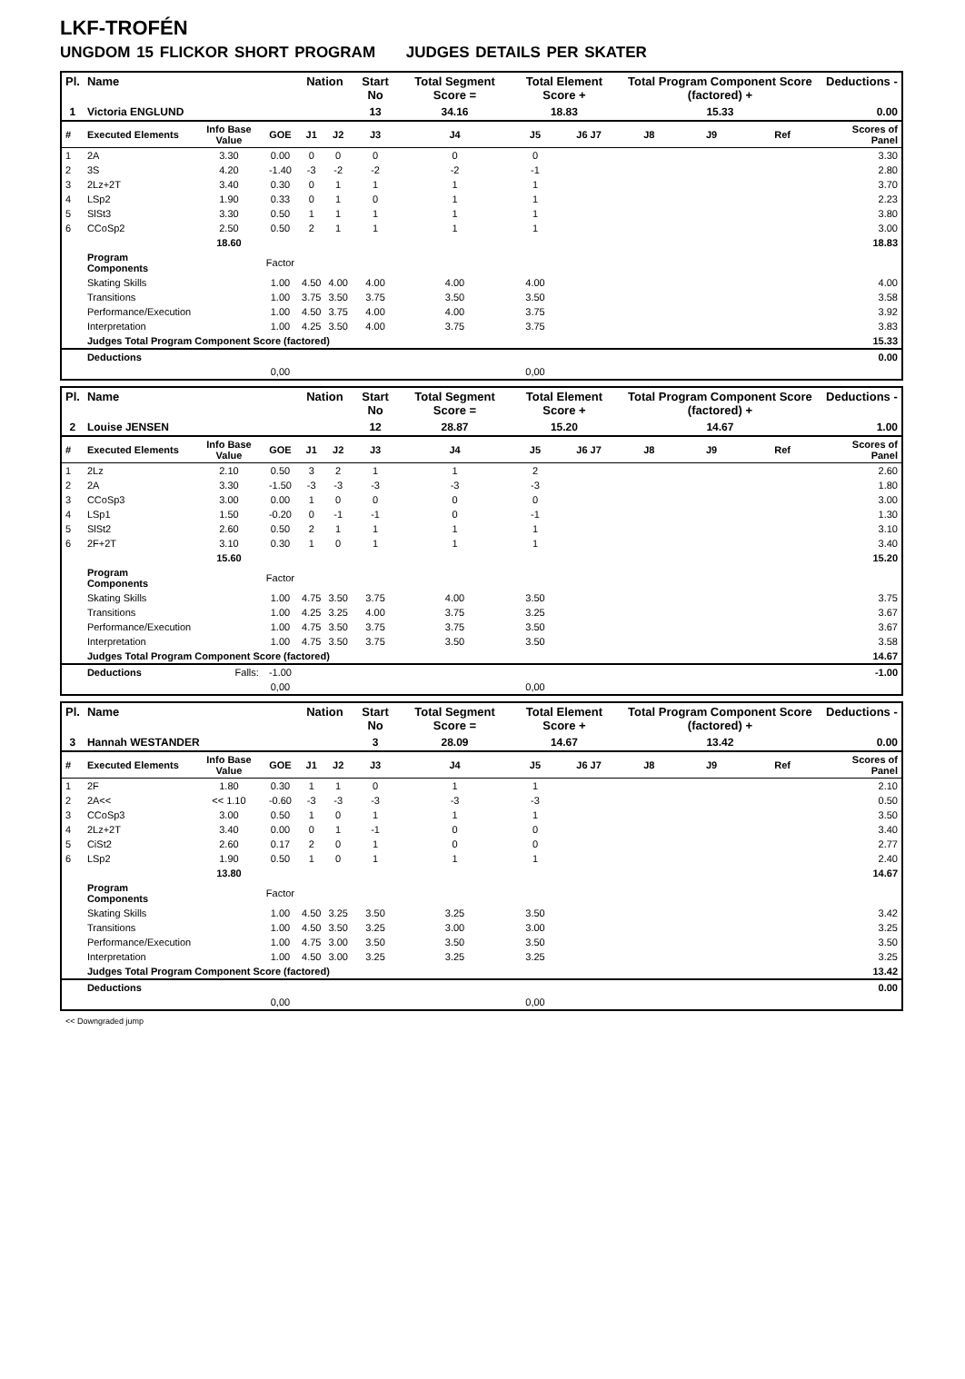LKF-TROFÉN
UNGDOM 15 FLICKOR SHORT PROGRAM JUDGES DETAILS PER SKATER
| Pl. | Name | | | Nation | | Start No | Total Segment Score = | Total Element Score + | | Total Program Component Score (factored) + | | | Deductions - |
| --- | --- | --- | --- | --- | --- | --- | --- | --- | --- | --- | --- | --- | --- |
| 1 | Victoria ENGLUND | | | | | 13 | 34.16 | 18.83 | | 15.33 | | | 0.00 |
| # | Executed Elements | Info Base Value | GOE | J1 | J2 | J3 | J4 | J5 | J6 J7 | J8 | J9 | Ref | Scores of Panel |
| 1 | 2A | 3.30 | 0.00 | 0 | 0 | 0 | 0 | 0 | | | | | 3.30 |
| 2 | 3S | 4.20 | -1.40 | -3 | -2 | -2 | -2 | -1 | | | | | 2.80 |
| 3 | 2Lz+2T | 3.40 | 0.30 | 0 | 1 | 1 | 1 | 1 | | | | | 3.70 |
| 4 | LSp2 | 1.90 | 0.33 | 0 | 1 | 0 | 1 | 1 | | | | | 2.23 |
| 5 | SlSt3 | 3.30 | 0.50 | 1 | 1 | 1 | 1 | 1 | | | | | 3.80 |
| 6 | CCoSp2 | 2.50 | 0.50 | 2 | 1 | 1 | 1 | 1 | | | | | 3.00 |
| | | 18.60 | | | | | | | | | | | 18.83 |
| | Program Components | | Factor | | | | | | | | | | |
| | Skating Skills | | 1.00 | 4.50 | 4.00 | 4.00 | 4.00 | 4.00 | | | | | 4.00 |
| | Transitions | | 1.00 | 3.75 | 3.50 | 3.75 | 3.50 | 3.50 | | | | | 3.58 |
| | Performance/Execution | | 1.00 | 4.50 | 3.75 | 4.00 | 4.00 | 3.75 | | | | | 3.92 |
| | Interpretation | | 1.00 | 4.25 | 3.50 | 4.00 | 3.75 | 3.75 | | | | | 3.83 |
| | Judges Total Program Component Score (factored) | | | | | | | | | | | | 15.33 |
| | Deductions | | | | | | | | | | | | 0.00 |
| | | | 0,00 | | | | | 0,00 | | | | | |
| Pl. | Name | | | Nation | | Start No | Total Segment Score = | Total Element Score + | | Total Program Component Score (factored) + | | | Deductions - |
| --- | --- | --- | --- | --- | --- | --- | --- | --- | --- | --- | --- | --- | --- |
| 2 | Louise JENSEN | | | | | 12 | 28.87 | 15.20 | | 14.67 | | | 1.00 |
| # | Executed Elements | Info Base Value | GOE | J1 | J2 | J3 | J4 | J5 | J6 J7 | J8 | J9 | Ref | Scores of Panel |
| 1 | 2Lz | 2.10 | 0.50 | 3 | 2 | 1 | 1 | 2 | | | | | 2.60 |
| 2 | 2A | 3.30 | -1.50 | -3 | -3 | -3 | -3 | -3 | | | | | 1.80 |
| 3 | CCoSp3 | 3.00 | 0.00 | 1 | 0 | 0 | 0 | 0 | | | | | 3.00 |
| 4 | LSp1 | 1.50 | -0.20 | 0 | -1 | -1 | 0 | -1 | | | | | 1.30 |
| 5 | SlSt2 | 2.60 | 0.50 | 2 | 1 | 1 | 1 | 1 | | | | | 3.10 |
| 6 | 2F+2T | 3.10 | 0.30 | 1 | 0 | 1 | 1 | 1 | | | | | 3.40 |
| | | 15.60 | | | | | | | | | | | 15.20 |
| | Program Components | | Factor | | | | | | | | | | |
| | Skating Skills | | 1.00 | 4.75 | 3.50 | 3.75 | 4.00 | 3.50 | | | | | 3.75 |
| | Transitions | | 1.00 | 4.25 | 3.25 | 4.00 | 3.75 | 3.25 | | | | | 3.67 |
| | Performance/Execution | | 1.00 | 4.75 | 3.50 | 3.75 | 3.75 | 3.50 | | | | | 3.67 |
| | Interpretation | | 1.00 | 4.75 | 3.50 | 3.75 | 3.50 | 3.50 | | | | | 3.58 |
| | Judges Total Program Component Score (factored) | | | | | | | | | | | | 14.67 |
| | Deductions | Falls: | -1.00 | | | | | | | | | | -1.00 |
| | | | 0,00 | | | | | 0,00 | | | | | |
| Pl. | Name | | | Nation | | Start No | Total Segment Score = | Total Element Score + | | Total Program Component Score (factored) + | | | Deductions - |
| --- | --- | --- | --- | --- | --- | --- | --- | --- | --- | --- | --- | --- | --- |
| 3 | Hannah WESTANDER | | | | | 3 | 28.09 | 14.67 | | 13.42 | | | 0.00 |
| # | Executed Elements | Info Base Value | GOE | J1 | J2 | J3 | J4 | J5 | J6 J7 | J8 | J9 | Ref | Scores of Panel |
| 1 | 2F | 1.80 | 0.30 | 1 | 1 | 0 | 1 | 1 | | | | | 2.10 |
| 2 | 2A<< | << 1.10 | -0.60 | -3 | -3 | -3 | -3 | -3 | | | | | 0.50 |
| 3 | CCoSp3 | 3.00 | 0.50 | 1 | 0 | 1 | 1 | 1 | | | | | 3.50 |
| 4 | 2Lz+2T | 3.40 | 0.00 | 0 | 1 | -1 | 0 | 0 | | | | | 3.40 |
| 5 | CiSt2 | 2.60 | 0.17 | 2 | 0 | 1 | 0 | 0 | | | | | 2.77 |
| 6 | LSp2 | 1.90 | 0.50 | 1 | 0 | 1 | 1 | 1 | | | | | 2.40 |
| | | 13.80 | | | | | | | | | | | 14.67 |
| | Program Components | | Factor | | | | | | | | | | |
| | Skating Skills | | 1.00 | 4.50 | 3.25 | 3.50 | 3.25 | 3.50 | | | | | 3.42 |
| | Transitions | | 1.00 | 4.50 | 3.50 | 3.25 | 3.00 | 3.00 | | | | | 3.25 |
| | Performance/Execution | | 1.00 | 4.75 | 3.00 | 3.50 | 3.50 | 3.50 | | | | | 3.50 |
| | Interpretation | | 1.00 | 4.50 | 3.00 | 3.25 | 3.25 | 3.25 | | | | | 3.25 |
| | Judges Total Program Component Score (factored) | | | | | | | | | | | | 13.42 |
| | Deductions | | | | | | | | | | | | 0.00 |
| | | | 0,00 | | | | | 0,00 | | | | | |
<< Downgraded jump